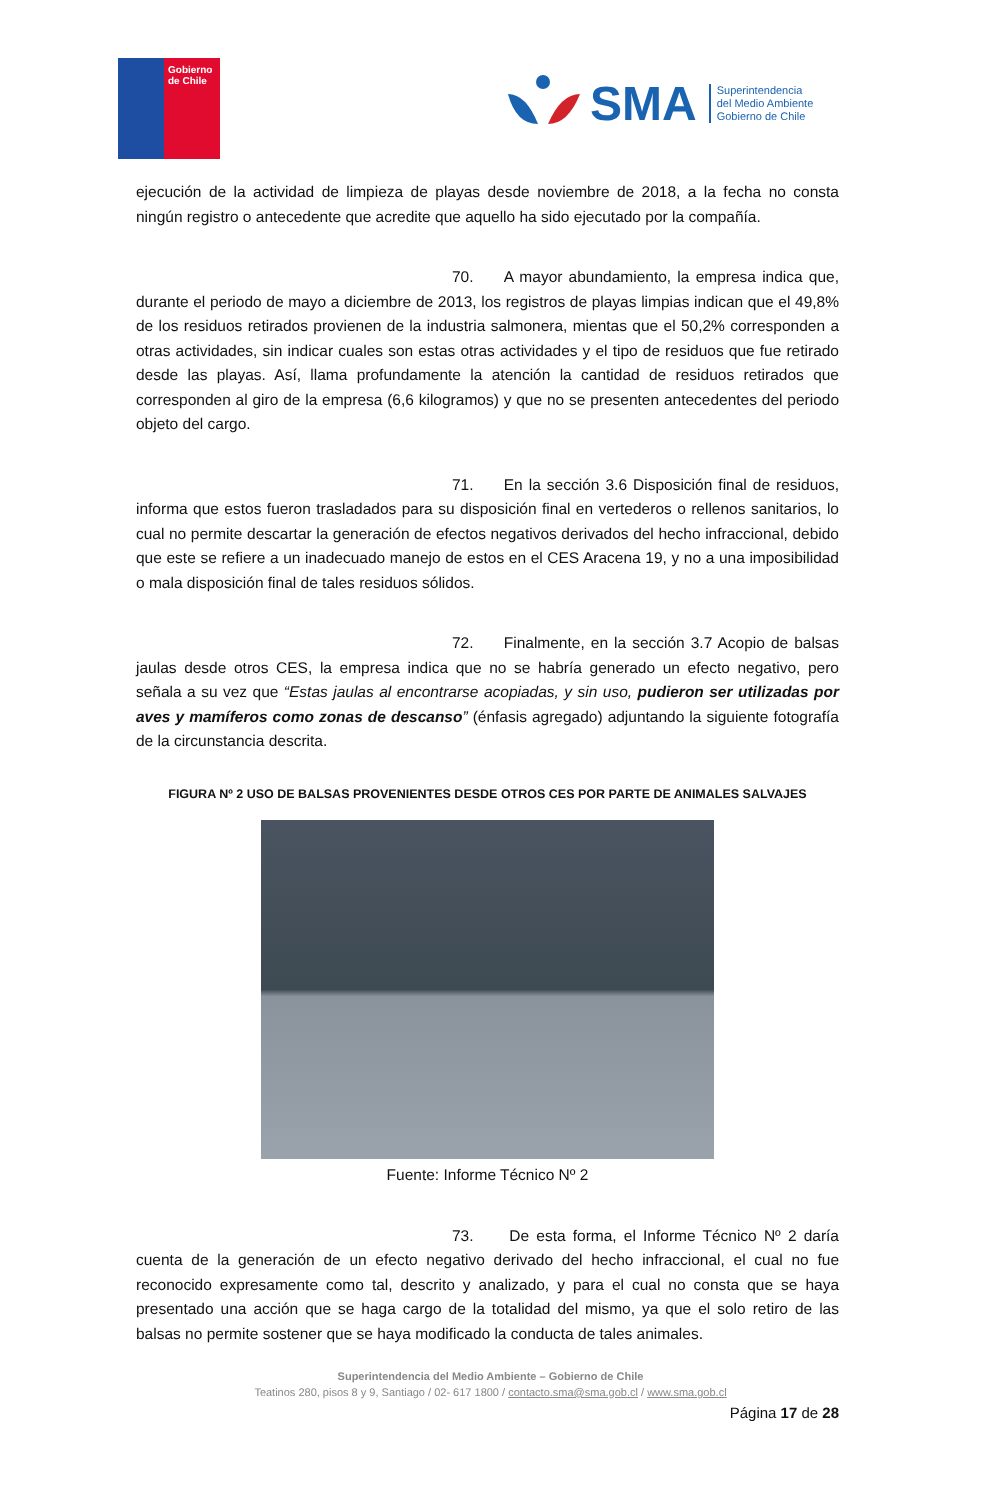Gobierno
de Chile
SMA
Superintendencia
del Medio Ambiente
Gobierno de Chile
ejecución de la actividad de limpieza de playas desde noviembre de 2018, a la fecha no consta ningún registro o antecedente que acredite que aquello ha sido ejecutado por la compañía.
70. A mayor abundamiento, la empresa indica que, durante el periodo de mayo a diciembre de 2013, los registros de playas limpias indican que el 49,8% de los residuos retirados provienen de la industria salmonera, mientas que el 50,2% corresponden a otras actividades, sin indicar cuales son estas otras actividades y el tipo de residuos que fue retirado desde las playas. Así, llama profundamente la atención la cantidad de residuos retirados que corresponden al giro de la empresa (6,6 kilogramos) y que no se presenten antecedentes del periodo objeto del cargo.
71. En la sección 3.6 Disposición final de residuos, informa que estos fueron trasladados para su disposición final en vertederos o rellenos sanitarios, lo cual no permite descartar la generación de efectos negativos derivados del hecho infraccional, debido que este se refiere a un inadecuado manejo de estos en el CES Aracena 19, y no a una imposibilidad o mala disposición final de tales residuos sólidos.
72. Finalmente, en la sección 3.7 Acopio de balsas jaulas desde otros CES, la empresa indica que no se habría generado un efecto negativo, pero señala a su vez que “Estas jaulas al encontrarse acopiadas, y sin uso, pudieron ser utilizadas por aves y mamíferos como zonas de descanso” (énfasis agregado) adjuntando la siguiente fotografía de la circunstancia descrita.
FIGURA Nº 2 USO DE BALSAS PROVENIENTES DESDE OTROS CES POR PARTE DE ANIMALES SALVAJES
Fuente: Informe Técnico Nº 2
73. De esta forma, el Informe Técnico Nº 2 daría cuenta de la generación de un efecto negativo derivado del hecho infraccional, el cual no fue reconocido expresamente como tal, descrito y analizado, y para el cual no consta que se haya presentado una acción que se haga cargo de la totalidad del mismo, ya que el solo retiro de las balsas no permite sostener que se haya modificado la conducta de tales animales.
Superintendencia del Medio Ambiente – Gobierno de Chile
Teatinos 280, pisos 8 y 9, Santiago / 02- 617 1800 / contacto.sma@sma.gob.cl / www.sma.gob.cl
Página 17 de 28